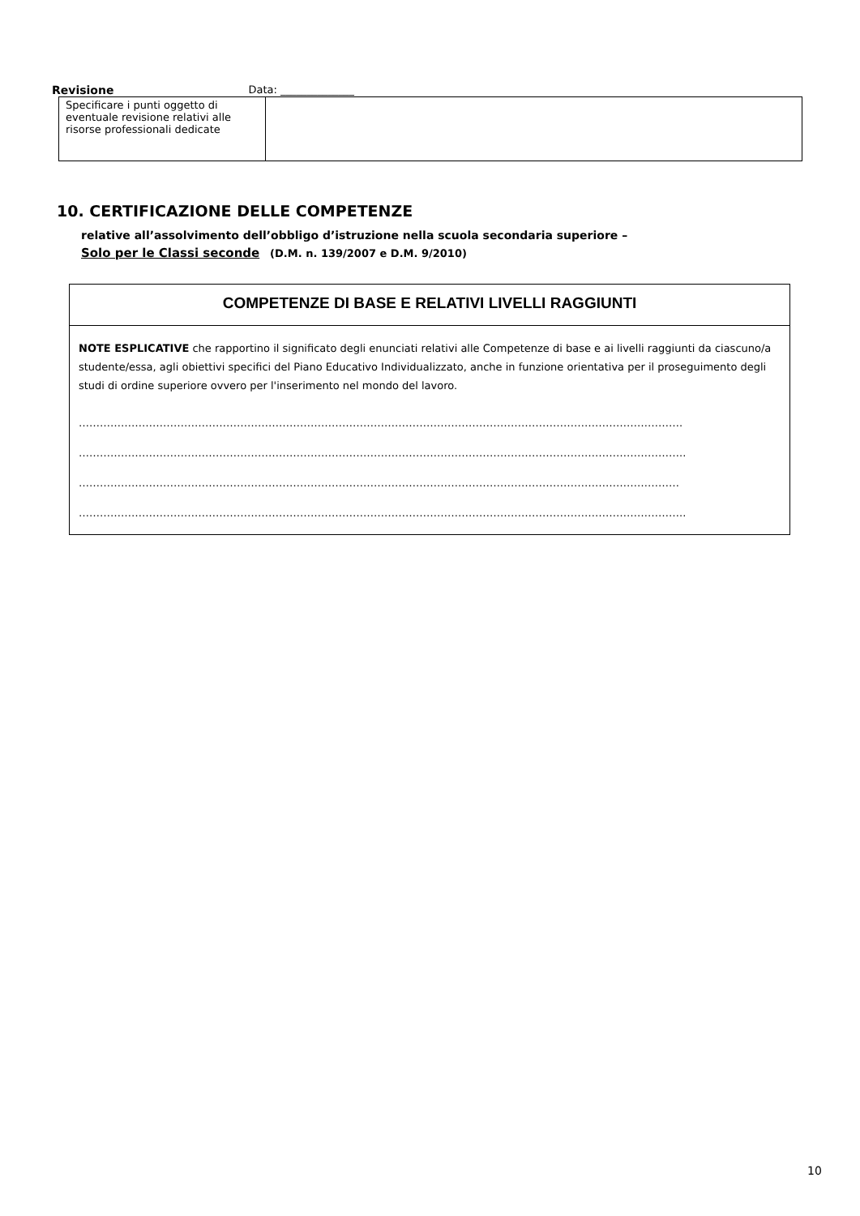Revisione Data: ______________
| Specificare i punti oggetto di eventuale revisione relativi alle risorse professionali dedicate | |
10. CERTIFICAZIONE DELLE COMPETENZE
relative all’assolvimento dell’obbligo d’istruzione nella scuola secondaria superiore –
Solo per le Classi seconde (D.M. n. 139/2007 e D.M. 9/2010)
COMPETENZE DI BASE E RELATIVI LIVELLI RAGGIUNTI
NOTE ESPLICATIVE che rapportino il significato degli enunciati relativi alle Competenze di base e ai livelli raggiunti da ciascuno/a studente/essa, agli obiettivi specifici del Piano Educativo Individualizzato, anche in funzione orientativa per il proseguimento degli studi di ordine superiore ovvero per l'inserimento nel mondo del lavoro.
……………………………………………………………………………………………………………………………………………………….
………………………………………………………………………………………………………………………………………………………..
………………………………………………………………………………………………………………………………………………………
………………………………………………………………………………………………………………………………………………………..
10